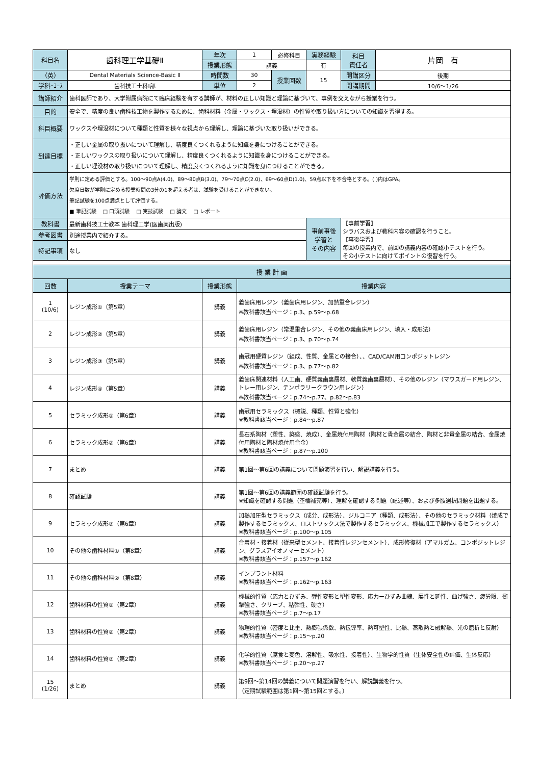| 科目名 | 歯科理工学基礎Ⅱ | 年次 | 1 | 必修科目 | 実務経験 | 科目 責任者 | 片岡 有 |
| | | 授業形態 | 講義 | | 有 | | |
| （英） | Dental Materials Science-Basic Ⅱ | 時間数 | 30 | 授業回数 | 15 | 開講区分 | 後期 |
| 学科･ｺｰｽ | 歯科技工士科Ⅰ部 | 単位 | 2 | | | 開講期間 | 10/6～1/26 |
| 講師紹介 | 歯科医師であり、大学附属病院にて臨床経験を有する講師が、材料の正しい知識と理論に基づいて、事例を交えながら授業を行う。 | | | | | | |
| 目的 | 安全で、精度の良い歯科技工物を製作するために、歯科材料（金属・ワックス・埋没材）の性質や取り扱い方についての知識を習得する。 | | | | | | |
| 科目概要 | ワックスや埋没材について種類と性質を様々な視点から理解し、理論に基づいた取り扱いができる。 | | | | | | |
| 到達目標 | ・正しい金属の取り扱いについて理解し、精度良くつくれるように知識を身につけることができる。 ・正しいワックスの取り扱いについて理解し、精度良くつくれるように知識を身につけることができる。 ・正しい埋没材の取り扱いについて理解し、精度良くつくれるように知識を身につけることができる。 | | | | | | |
| 評価方法 | 学則に定める評価とする。100～90点A(4.0)、89～80点B(3.0)、79～70点C(2.0)、69～60点D(1.0)、59点以下を不合格とする。( )内はGPA。 欠席日数が学則に定める授業時間の3分の1を超える者は、試験を受けることができない。 筆記試験を100点満点として評価する。 ■ 筆記試験 □ 口頭試験 □ 実技試験 □ 論文 □ レポート | | | | | | |
| 教科書 | 最新歯科技工士教本 歯科理工学(医歯薬出版) | | | | 事前事後 学習と その内容 | 【事前学習】 シラバスおよび教科内容の確認を行うこと。 【事後学習】 毎回の授業内で、前回の講義内容の確認小テストを行う。 その小テストに向けてポイントの復習を行う。 | |
| 参考図書 | 別途授業内で紹介する。 | | | | | | |
| 特記事項 | なし | | | | | | |
| 授 業 計 画 | | | | | | | |
| 回数 | 授業テーマ | 授業形態 | 授業内容 | | | | |
| 1 (10/6) | レジン成形①（第5章） | 講義 | 義歯床用レジン（義歯床用レジン、加熱重合レジン） ※教科書該当ページ：p.3、p.59～p.68 |
| 2 | レジン成形②（第5章） | 講義 | 義歯床用レジン（常温重合レジン、その他の義歯床用レジン、填入・成形法） ※教科書該当ページ：p.3、p.70～p.74 |
| 3 | レジン成形③（第5章） | 講義 | 歯冠用硬質レジン（組成、性質、金属との接合）、、CAD/CAM用コンポジットレジン ※教科書該当ページ：p.3、p.77～p.82 |
| 4 | レジン成形④（第5章） | 講義 | 義歯床関連材料（人工歯、硬質義歯裏層材、軟質義歯裏層材）、その他のレジン（マウスガード用レジン、トレー用レジン、テンポラリークラウン用レジン） ※教科書該当ページ：p.74～p.77、p.82～p.83 |
| 5 | セラミック成形①（第6章） | 講義 | 歯冠用セラミックス（概説、種類、性質と強化） ※教科書該当ページ：p.84～p.87 |
| 6 | セラミック成形②（第6章） | 講義 | 長石系陶材（塑性、築盛、焼成）、金属焼付用陶材（陶材と貴金属の結合、陶材と非貴金属の結合、金属焼付用陶材と陶材焼付用合金） ※教科書該当ページ：p.87～p.100 |
| 7 | まとめ | 講義 | 第1回～第6回の講義について問題演習を行い、解説講義を行う。 |
| 8 | 確認試験 | 講義 | 第1回～第6回の講義範囲の確認試験を行う。 ※知識を確認する問題（空欄補充等）、理解を確認する問題（記述等）、および多肢選択問題を出題する。 |
| 9 | セラミック成形③（第6章） | 講義 | 加熱加圧型セラミックス（成分、成形法）、ジルコニア（種類、成形法）、その他のセラミック材料（焼成で製作するセラミックス、ロストワックス法で製作するセラミックス、機械加工で製作するセラミックス） ※教科書該当ページ：p.100～p.105 |
| 10 | その他の歯科材料①（第8章） | 講義 | 合着材・接着材（従来型セメント、接着性レジンセメント）、成形修復材（アマルガム、コンポジットレジン、グラスアイオノマーセメント） ※教科書該当ページ：p.157～p.162 |
| 11 | その他の歯科材料②（第8章） | 講義 | インプラント材料 ※教科書該当ページ：p.162～p.163 |
| 12 | 歯科材料の性質①（第2章） | 講義 | 機械的性質（応力とひずみ、弾性変形と塑性変形、応力ーひずみ曲線、展性と延性、曲げ強さ、疲労限、衝撃強さ、クリープ、粘弾性、硬さ） ※教科書該当ページ：p.7～p.17 |
| 13 | 歯科材料の性質②（第2章） | 講義 | 物理的性質（密度と比重、熱膨張係数、熱伝導率、熱可塑性、比熱、蒸散熱と融解熱、光の屈折と反射） ※教科書該当ページ：p.15～p.20 |
| 14 | 歯科材料の性質③（第2章） | 講義 | 化学的性質（腐食と変色、溶解性、吸水性、接着性）、生物学的性質（生体安全性の評価、生体反応） ※教科書該当ページ：p.20～p.27 |
| 15 (1/26) | まとめ | 講義 | 第9回～第14回の講義について問題演習を行い、解説講義を行う。 （定期試験範囲は第1回～第15回とする。） |